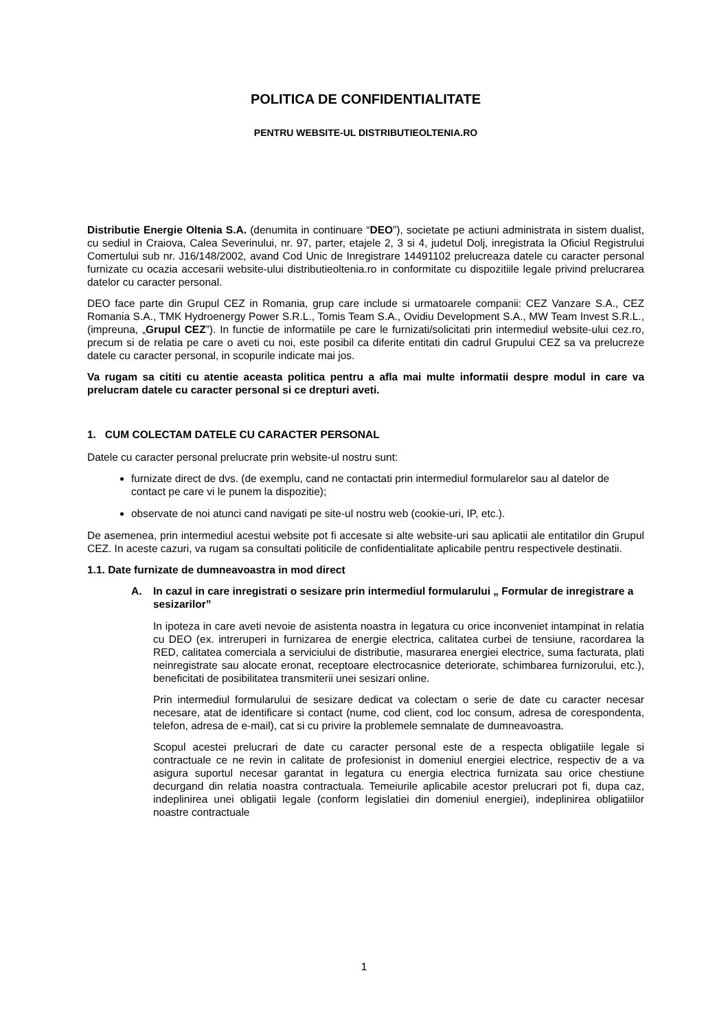POLITICA DE CONFIDENTIALITATE
PENTRU WEBSITE-UL DISTRIBUTIEOLTENIA.RO
Distributie Energie Oltenia S.A. (denumita in continuare “DEO”), societate pe actiuni administrata in sistem dualist, cu sediul in Craiova, Calea Severinului, nr. 97, parter, etajele 2, 3 si 4, judetul Dolj, inregistrata la Oficiul Registrului Comertului sub nr. J16/148/2002, avand Cod Unic de Inregistrare 14491102 prelucreaza datele cu caracter personal furnizate cu ocazia accesarii website-ului distributieoltenia.ro in conformitate cu dispozitiile legale privind prelucrarea datelor cu caracter personal.
DEO face parte din Grupul CEZ in Romania, grup care include si urmatoarele companii: CEZ Vanzare S.A., CEZ Romania S.A., TMK Hydroenergy Power S.R.L., Tomis Team S.A., Ovidiu Development S.A., MW Team Invest S.R.L., (impreuna, „Grupul CEZ”). In functie de informatiile pe care le furnizati/solicitati prin intermediul website-ului cez.ro, precum si de relatia pe care o aveti cu noi, este posibil ca diferite entitati din cadrul Grupului CEZ sa va prelucreze datele cu caracter personal, in scopurile indicate mai jos.
Va rugam sa cititi cu atentie aceasta politica pentru a afla mai multe informatii despre modul in care va prelucram datele cu caracter personal si ce drepturi aveti.
1. CUM COLECTAM DATELE CU CARACTER PERSONAL
Datele cu caracter personal prelucrate prin website-ul nostru sunt:
furnizate direct de dvs. (de exemplu, cand ne contactati prin intermediul formularelor sau al datelor de contact pe care vi le punem la dispozitie);
observate de noi atunci cand navigati pe site-ul nostru web (cookie-uri, IP, etc.).
De asemenea, prin intermediul acestui website pot fi accesate si alte website-uri sau aplicatii ale entitatilor din Grupul CEZ. In aceste cazuri, va rugam sa consultati politicile de confidentialitate aplicabile pentru respectivele destinatii.
1.1. Date furnizate de dumneavoastra in mod direct
A. In cazul in care inregistrati o sesizare prin intermediul formularului „ Formular de inregistrare a sesizarilor”
In ipoteza in care aveti nevoie de asistenta noastra in legatura cu orice inconveniet intampinat in relatia cu DEO (ex. intreruperi in furnizarea de energie electrica, calitatea curbei de tensiune, racordarea la RED, calitatea comerciala a serviciului de distributie, masurarea energiei electrice, suma facturata, plati neinregistrate sau alocate eronat, receptoare electrocasnice deteriorate, schimbarea furnizorului, etc.), beneficitati de posibilitatea transmiterii unei sesizari online.
Prin intermediul formularului de sesizare dedicat va colectam o serie de date cu caracter necesar necesare, atat de identificare si contact (nume, cod client, cod loc consum, adresa de corespondenta, telefon, adresa de e-mail), cat si cu privire la problemele semnalate de dumneavoastra.
Scopul acestei prelucrari de date cu caracter personal este de a respecta obligatiile legale si contractuale ce ne revin in calitate de profesionist in domeniul energiei electrice, respectiv de a va asigura suportul necesar garantat in legatura cu energia electrica furnizata sau orice chestiune decurgand din relatia noastra contractuala. Temeiurile aplicabile acestor prelucrari pot fi, dupa caz, indeplinirea unei obligatii legale (conform legislatiei din domeniul energiei), indeplinirea obligatiilor noastre contractuale
1